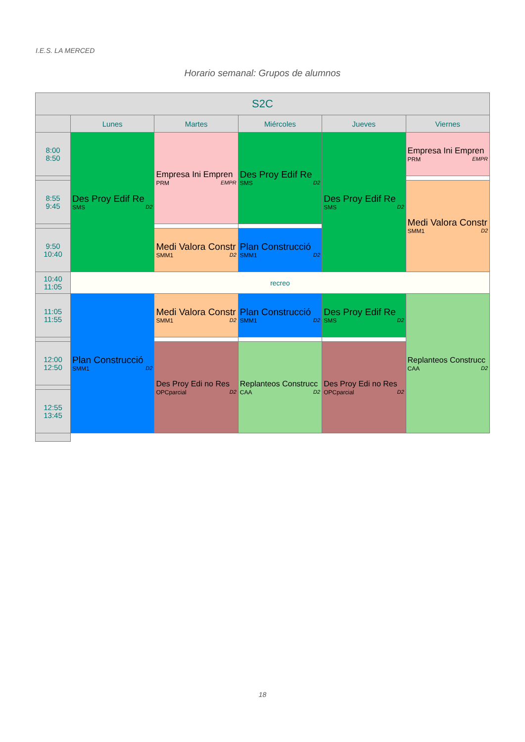I.E.S. LA MERCED
Horario semanal: Grupos de alumnos
| S2C | | | | | |
| --- | --- | --- | --- | --- | --- |
| | Lunes | Martes | Miércoles | Jueves | Viernes |
| 8:00 8:50 | Des Proy Edif Re SMS D2 | Empresa Ini Empren PRM EMPR | Des Proy Edif Re SMS D2 | Des Proy Edif Re SMS D2 | Empresa Ini Empren PRM EMPR |
| 8:55 9:45 | | | | | Medi Valora Constr SMM1 D2 |
| 9:50 10:40 | | Medi Valora Constr SMM1 D2 | Plan Construcció SMM1 D2 | | |
| 10:40 11:05 | recreo | | | | |
| 11:05 11:55 | Plan Construcció SMM1 D2 | Medi Valora Constr SMM1 D2 | Plan Construcció SMM1 D2 | Des Proy Edif Re SMS D2 | Replanteos Construcc CAA D2 |
| 12:00 12:50 | | Des Proy Edi no Res OPCparcial D2 | Replanteos Construcc CAA D2 | Des Proy Edi no Res OPCparcial D2 | |
| 12:55 13:45 | | | | | |
18